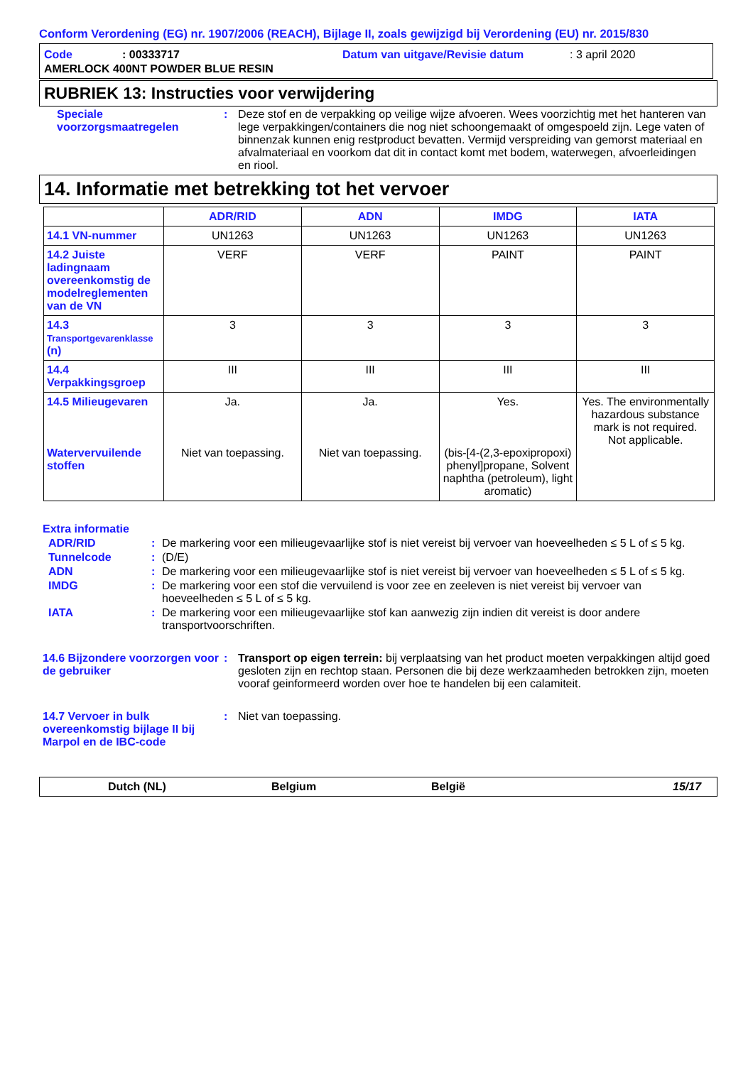Conform Verordening (EG) nr. 1907/2006 (REACH), Bijlage II, zoals gewijzigd bij Verordening (EU) nr. 2015/830
Code: 00333717 Datum van uitgave/Revisie datum: 3 april 2020
AMERLOCK 400NT POWDER BLUE RESIN
RUBRIEK 13: Instructies voor verwijdering
Speciale voorzorgsmaatregelen
: Deze stof en de verpakking op veilige wijze afvoeren. Wees voorzichtig met het hanteren van lege verpakkingen/containers die nog niet schoongemaakt of omgespoeld zijn. Lege vaten of binnenzak kunnen enig restproduct bevatten. Vermijd verspreiding van gemorst materiaal en afvalmateriaal en voorkom dat dit in contact komt met bodem, waterwegen, afvoerleidingen en riool.
14. Informatie met betrekking tot het vervoer
| | ADR/RID | ADN | IMDG | IATA |
| --- | --- | --- | --- | --- |
| 14.1 VN-nummer | UN1263 | UN1263 | UN1263 | UN1263 |
| 14.2 Juiste ladingnaam overeenkomstig de modelreglementen van de VN | VERF | VERF | PAINT | PAINT |
| 14.3 Transportgevarenklasse (n) | 3 | 3 | 3 | 3 |
| 14.4 Verpakkingsgroep | III | III | III | III |
| 14.5 Milieugevaren Watervervuilende stoffen | Ja. Niet van toepassing. | Ja. Niet van toepassing. | Yes. (bis-[4-(2,3-epoxipropoxi) phenyl]propane, Solvent naphtha (petroleum), light aromatic) | Yes. The environmentally hazardous substance mark is not required. Not applicable. |
Extra informatie
ADR/RID : De markering voor een milieugevaarlijke stof is niet vereist bij vervoer van hoeveelheden ≤ 5 L of ≤ 5 kg.
Tunnelcode : (D/E)
ADN : De markering voor een milieugevaarlijke stof is niet vereist bij vervoer van hoeveelheden ≤ 5 L of ≤ 5 kg.
IMDG : De markering voor een stof die vervuilend is voor zee en zeeleven is niet vereist bij vervoer van hoeveelheden ≤ 5 L of ≤ 5 kg.
IATA : De markering voor een milieugevaarlijke stof kan aanwezig zijn indien dit vereist is door andere transportvoorschriften.
14.6 Bijzondere voorzorgen voor de gebruiker
: Transport op eigen terrein: bij verplaatsing van het product moeten verpakkingen altijd goed gesloten zijn en rechtop staan. Personen die bij deze werkzaamheden betrokken zijn, moeten vooraf geinformeerd worden over hoe te handelen bij een calamiteit.
14.7 Vervoer in bulk overeenkomstig bijlage II bij Marpol en de IBC-code
: Niet van toepassing.
Dutch (NL) Belgium België 15/17